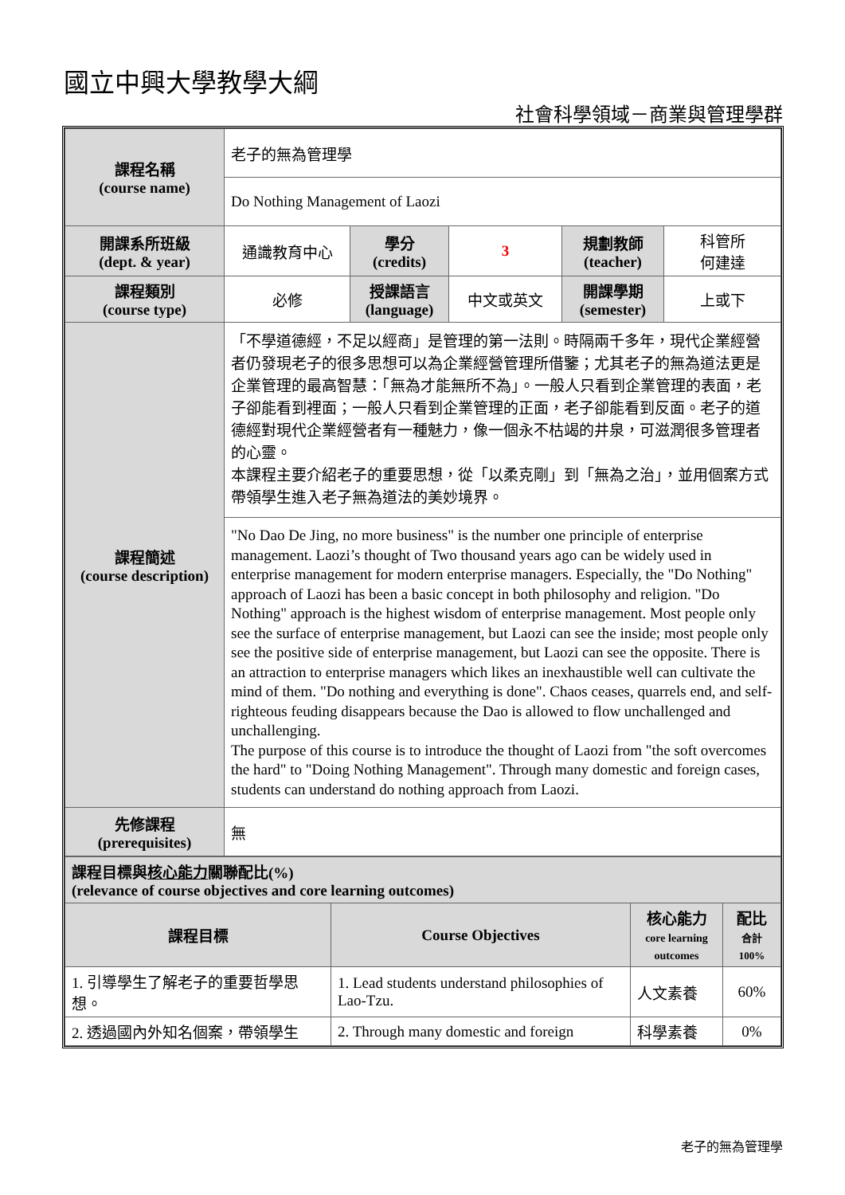國立中興大學教學大綱
社會科學領域－商業與管理學群
| 課程名稱 (course name) | 老子的無為管理學 | | | | |
| | Do Nothing Management of Laozi | | | | |
| 開課系所班級 (dept. & year) | 通識教育中心 | 學分 (credits) | 3 | 規劃教師 (teacher) | 科管所 何建達 |
| 課程類別 (course type) | 必修 | 授課語言 (language) | 中文或英文 | 開課學期 (semester) | 上或下 |
| 課程簡述 (course description) | 「不學道德經，不足以經商」是管理的第一法則。時隔兩千多年，現代企業經營者仍發現老子的很多思想可以為企業經營管理所借鑒；尤其老子的無為道法更是企業管理的最高智慧：「無為才能無所不為」。一般人只看到企業管理的表面，老子卻能看到裡面；一般人只看到企業管理的正面，老子卻能看到反面。老子的道德經對現代企業經營者有一種魅力，像一個永不枯竭的井泉，可滋潤很多管理者的心靈。 本課程主要介紹老子的重要思想，從「以柔克剛」到「無為之治」，並用個案方式帶領學生進入老子無為道法的美妙境界。 | | | | |
| | "No Dao De Jing, no more business" is the number one principle of enterprise management. Laozi’s thought of Two thousand years ago can be widely used in enterprise management for modern enterprise managers. Especially, the "Do Nothing" approach of Laozi has been a basic concept in both philosophy and religion. "Do Nothing" approach is the highest wisdom of enterprise management. Most people only see the surface of enterprise management, but Laozi can see the inside; most people only see the positive side of enterprise management, but Laozi can see the opposite. There is an attraction to enterprise managers which likes an inexhaustible well can cultivate the mind of them. "Do nothing and everything is done". Chaos ceases, quarrels end, and self-righteous feuding disappears because the Dao is allowed to flow unchallenged and unchallenging. The purpose of this course is to introduce the thought of Laozi from "the soft overcomes the hard" to "Doing Nothing Management". Through many domestic and foreign cases, students can understand do nothing approach from Laozi. | | | | |
| 先修課程 (prerequisites) | 無 | | | | |
| 課程目標與 核心能力 關聯配比(%) (relevance of course objectives and core learning outcomes) | | | |
| 課程目標 | Course Objectives | 核心能力 core learning outcomes | 配比 合計 100% |
| 1. 引導學生了解老子的重要哲學思想。 | 1. Lead students understand philosophies of Lao-Tzu. | 人文素養 | 60% |
| 2. 透過國內外知名個案，帶領學生 | 2. Through many domestic and foreign | 科學素養 | 0% |
老子的無為管理學